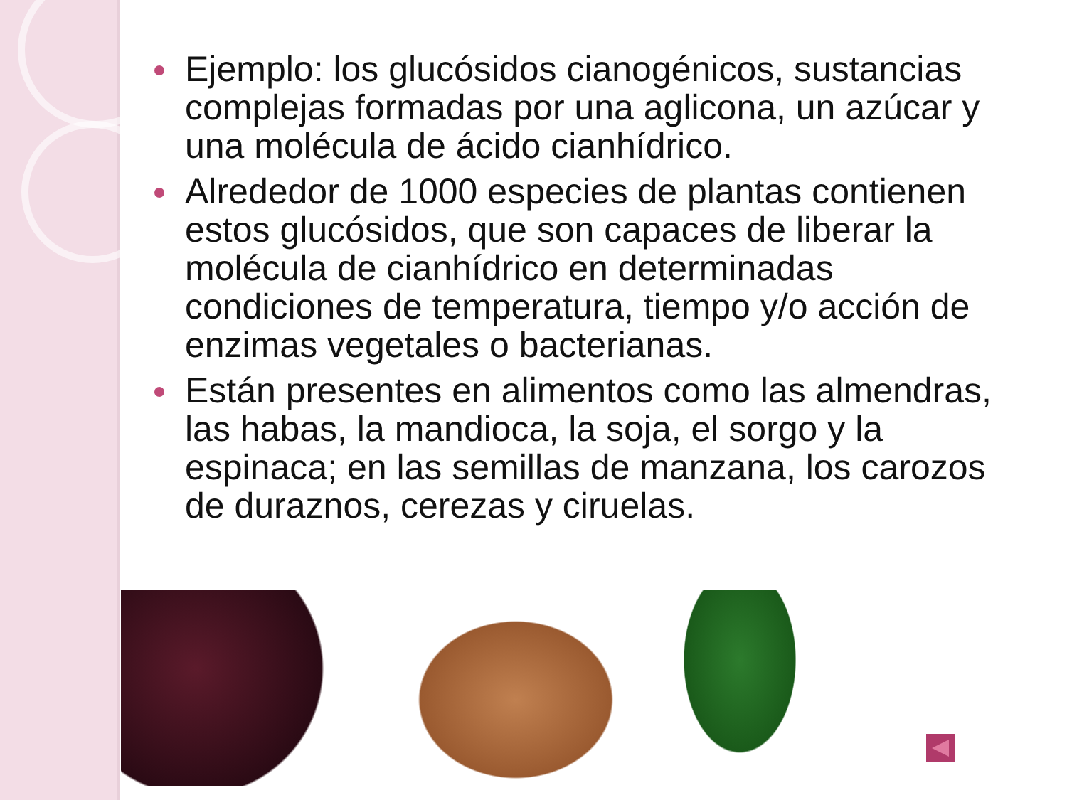Ejemplo: los glucósidos cianogénicos, sustancias complejas formadas por una aglicona, un azúcar y una molécula de ácido cianhídrico.
Alrededor de 1000 especies de plantas contienen estos glucósidos, que son capaces de liberar la molécula de cianhídrico en determinadas condiciones de temperatura, tiempo y/o acción de enzimas vegetales o bacterianas.
Están presentes en alimentos como las almendras, las habas, la mandioca, la soja, el sorgo y la espinaca; en las semillas de manzana, los carozos de duraznos, cerezas y ciruelas.